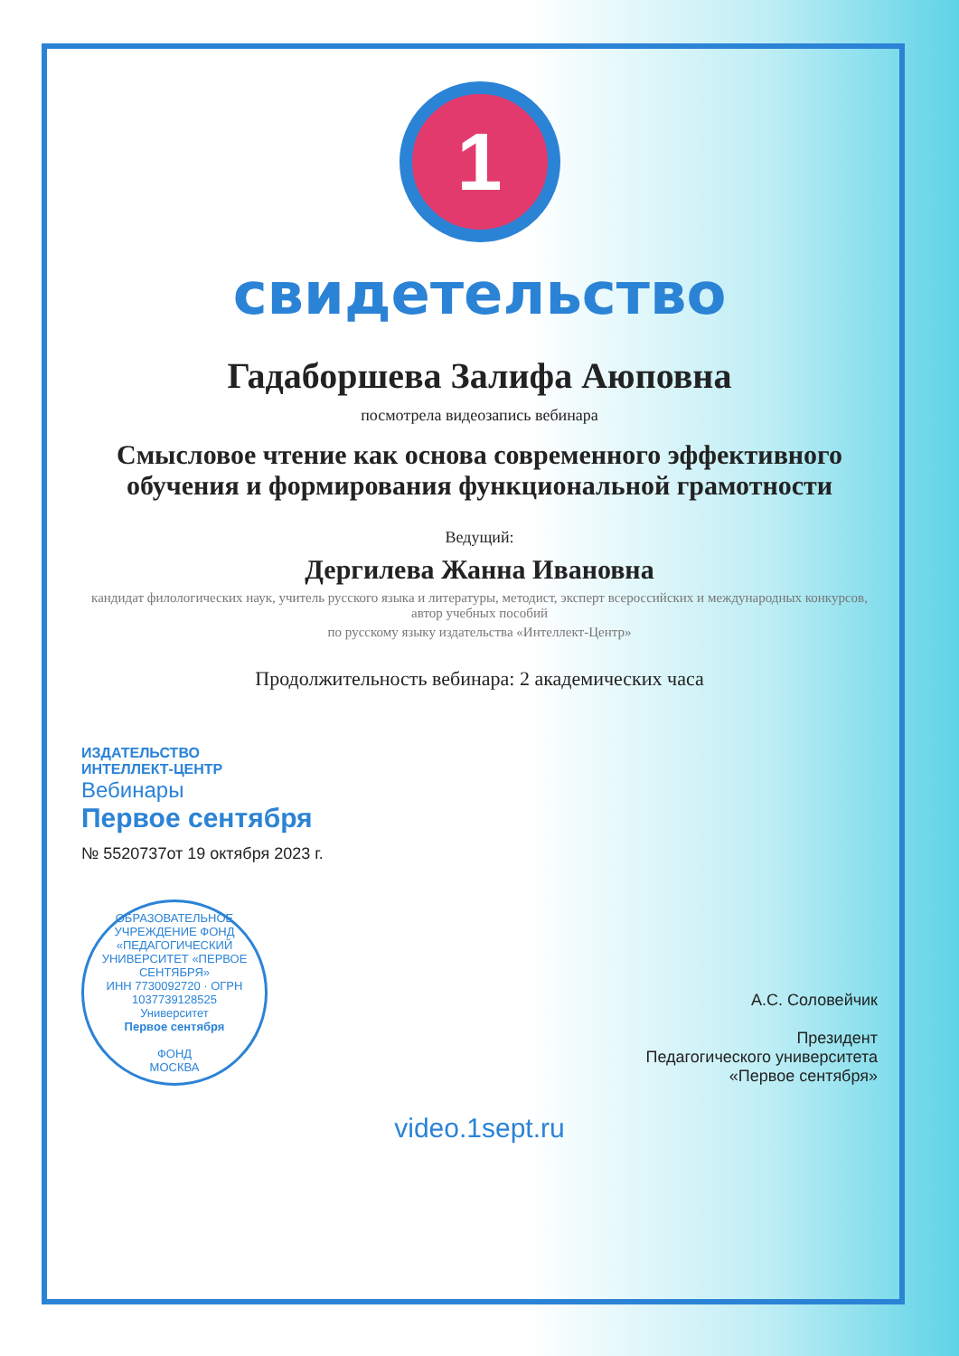1
свидетельство
Гадаборшева Залифа Аюповна
посмотрела видеозапись вебинара
Смысловое чтение как основа современного эффективного обучения и формирования функциональной грамотности
Ведущий:
Дергилева Жанна Ивановна
кандидат филологических наук, учитель русского языка и литературы, методист, эксперт всероссийских и международных конкурсов, автор учебных пособий
по русскому языку издательства «Интеллект-Центр»
Продолжительность вебинара: 2 академических часа
ИЗДАТЕЛЬСТВО
ИНТЕЛЛЕКТ-ЦЕНТР
Вебинары
Первое сентября
№ 5520737от 19 октября 2023 г.
ОБРАЗОВАТЕЛЬНОЕ УЧРЕЖДЕНИЕ ФОНД
«ПЕДАГОГИЧЕСКИЙ УНИВЕРСИТЕТ «ПЕРВОЕ СЕНТЯБРЯ»
ИНН 7730092720 · ОГРН 1037739128525
Университет
Первое сентября
ФОНД
МОСКВА
А.С. Соловейчик
Президент
Педагогического университета
«Первое сентября»
video.1sept.ru